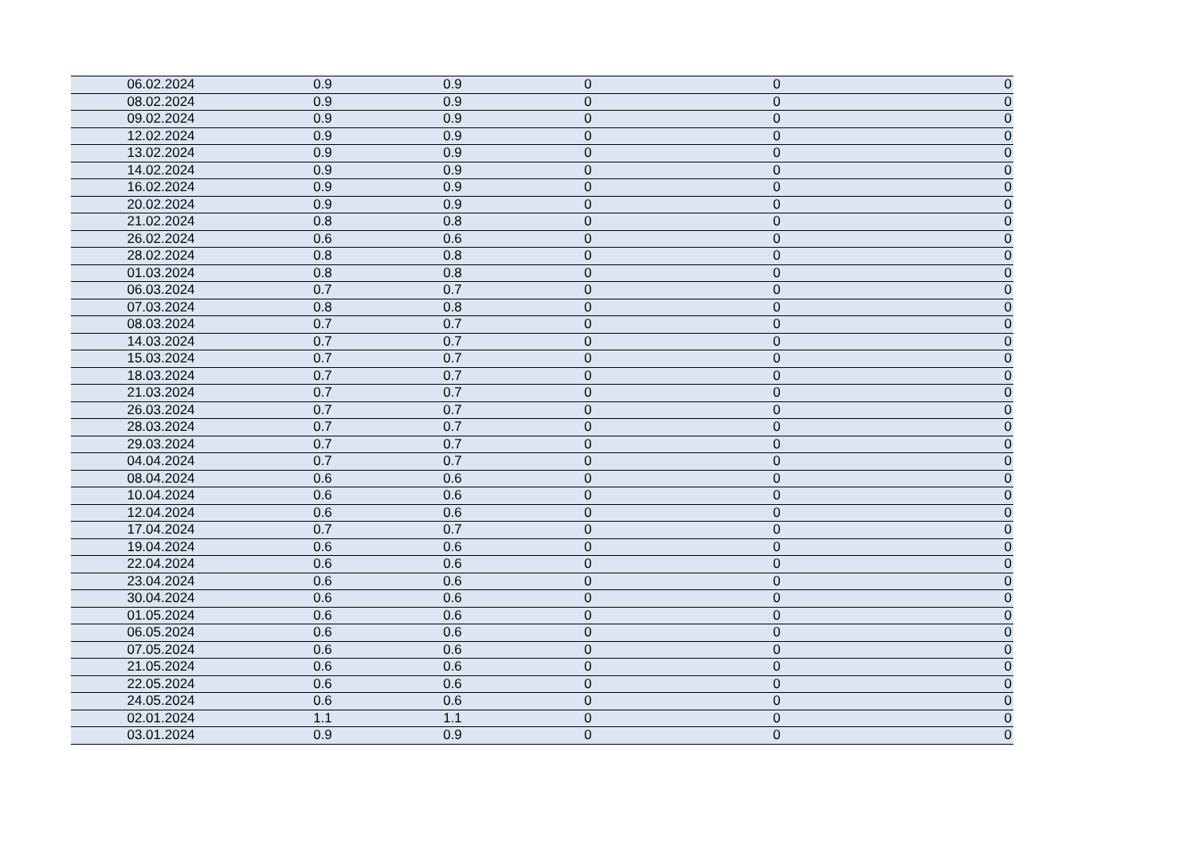| 06.02.2024 | 0.9 | 0.9 | 0 | 0 | 0 |
| 08.02.2024 | 0.9 | 0.9 | 0 | 0 | 0 |
| 09.02.2024 | 0.9 | 0.9 | 0 | 0 | 0 |
| 12.02.2024 | 0.9 | 0.9 | 0 | 0 | 0 |
| 13.02.2024 | 0.9 | 0.9 | 0 | 0 | 0 |
| 14.02.2024 | 0.9 | 0.9 | 0 | 0 | 0 |
| 16.02.2024 | 0.9 | 0.9 | 0 | 0 | 0 |
| 20.02.2024 | 0.9 | 0.9 | 0 | 0 | 0 |
| 21.02.2024 | 0.8 | 0.8 | 0 | 0 | 0 |
| 26.02.2024 | 0.6 | 0.6 | 0 | 0 | 0 |
| 28.02.2024 | 0.8 | 0.8 | 0 | 0 | 0 |
| 01.03.2024 | 0.8 | 0.8 | 0 | 0 | 0 |
| 06.03.2024 | 0.7 | 0.7 | 0 | 0 | 0 |
| 07.03.2024 | 0.8 | 0.8 | 0 | 0 | 0 |
| 08.03.2024 | 0.7 | 0.7 | 0 | 0 | 0 |
| 14.03.2024 | 0.7 | 0.7 | 0 | 0 | 0 |
| 15.03.2024 | 0.7 | 0.7 | 0 | 0 | 0 |
| 18.03.2024 | 0.7 | 0.7 | 0 | 0 | 0 |
| 21.03.2024 | 0.7 | 0.7 | 0 | 0 | 0 |
| 26.03.2024 | 0.7 | 0.7 | 0 | 0 | 0 |
| 28.03.2024 | 0.7 | 0.7 | 0 | 0 | 0 |
| 29.03.2024 | 0.7 | 0.7 | 0 | 0 | 0 |
| 04.04.2024 | 0.7 | 0.7 | 0 | 0 | 0 |
| 08.04.2024 | 0.6 | 0.6 | 0 | 0 | 0 |
| 10.04.2024 | 0.6 | 0.6 | 0 | 0 | 0 |
| 12.04.2024 | 0.6 | 0.6 | 0 | 0 | 0 |
| 17.04.2024 | 0.7 | 0.7 | 0 | 0 | 0 |
| 19.04.2024 | 0.6 | 0.6 | 0 | 0 | 0 |
| 22.04.2024 | 0.6 | 0.6 | 0 | 0 | 0 |
| 23.04.2024 | 0.6 | 0.6 | 0 | 0 | 0 |
| 30.04.2024 | 0.6 | 0.6 | 0 | 0 | 0 |
| 01.05.2024 | 0.6 | 0.6 | 0 | 0 | 0 |
| 06.05.2024 | 0.6 | 0.6 | 0 | 0 | 0 |
| 07.05.2024 | 0.6 | 0.6 | 0 | 0 | 0 |
| 21.05.2024 | 0.6 | 0.6 | 0 | 0 | 0 |
| 22.05.2024 | 0.6 | 0.6 | 0 | 0 | 0 |
| 24.05.2024 | 0.6 | 0.6 | 0 | 0 | 0 |
| 02.01.2024 | 1.1 | 1.1 | 0 | 0 | 0 |
| 03.01.2024 | 0.9 | 0.9 | 0 | 0 | 0 |